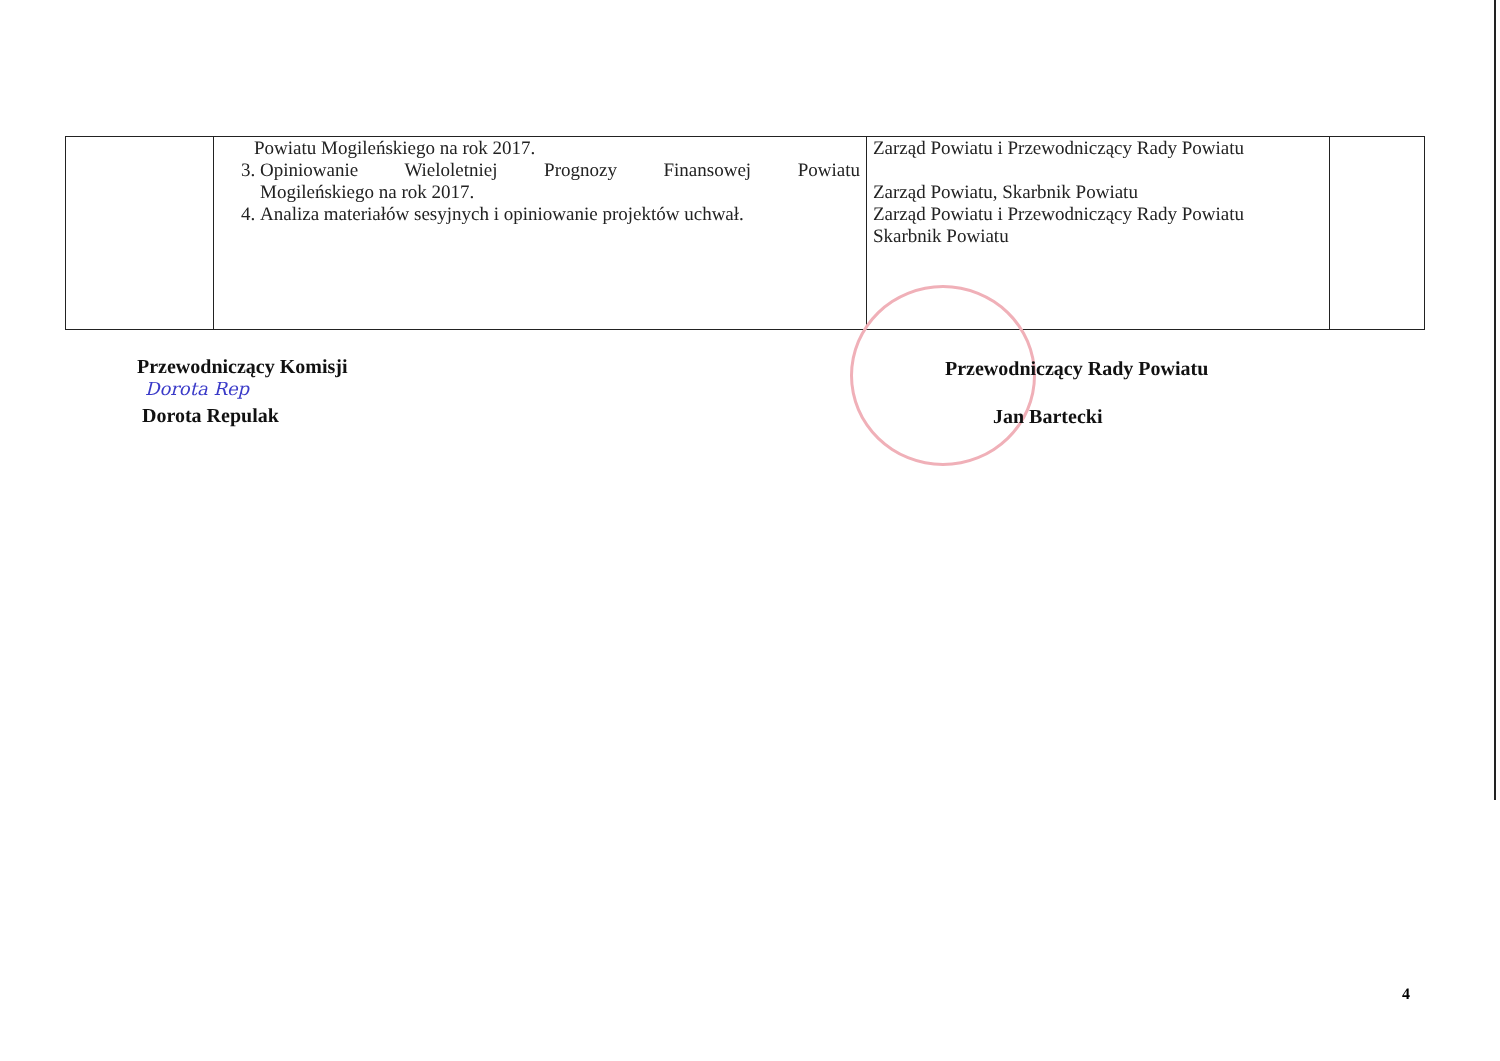| | Powiatu Mogileńskiego na rok 2017. 3. Opiniowanie Wieloletniej Prognozy Finansowej Powiatu Mogileńskiego na rok 2017. 4. Analiza materiałów sesyjnych i opiniowanie projektów uchwał. | Zarząd Powiatu i Przewodniczący Rady Powiatu Zarząd Powiatu, Skarbnik Powiatu Zarząd Powiatu i Przewodniczący Rady Powiatu Skarbnik Powiatu | |
Przewodniczący Komisji
Dorota Rep
Dorota Repulak
Przewodniczący Rady Powiatu
Jan Bartecki
4